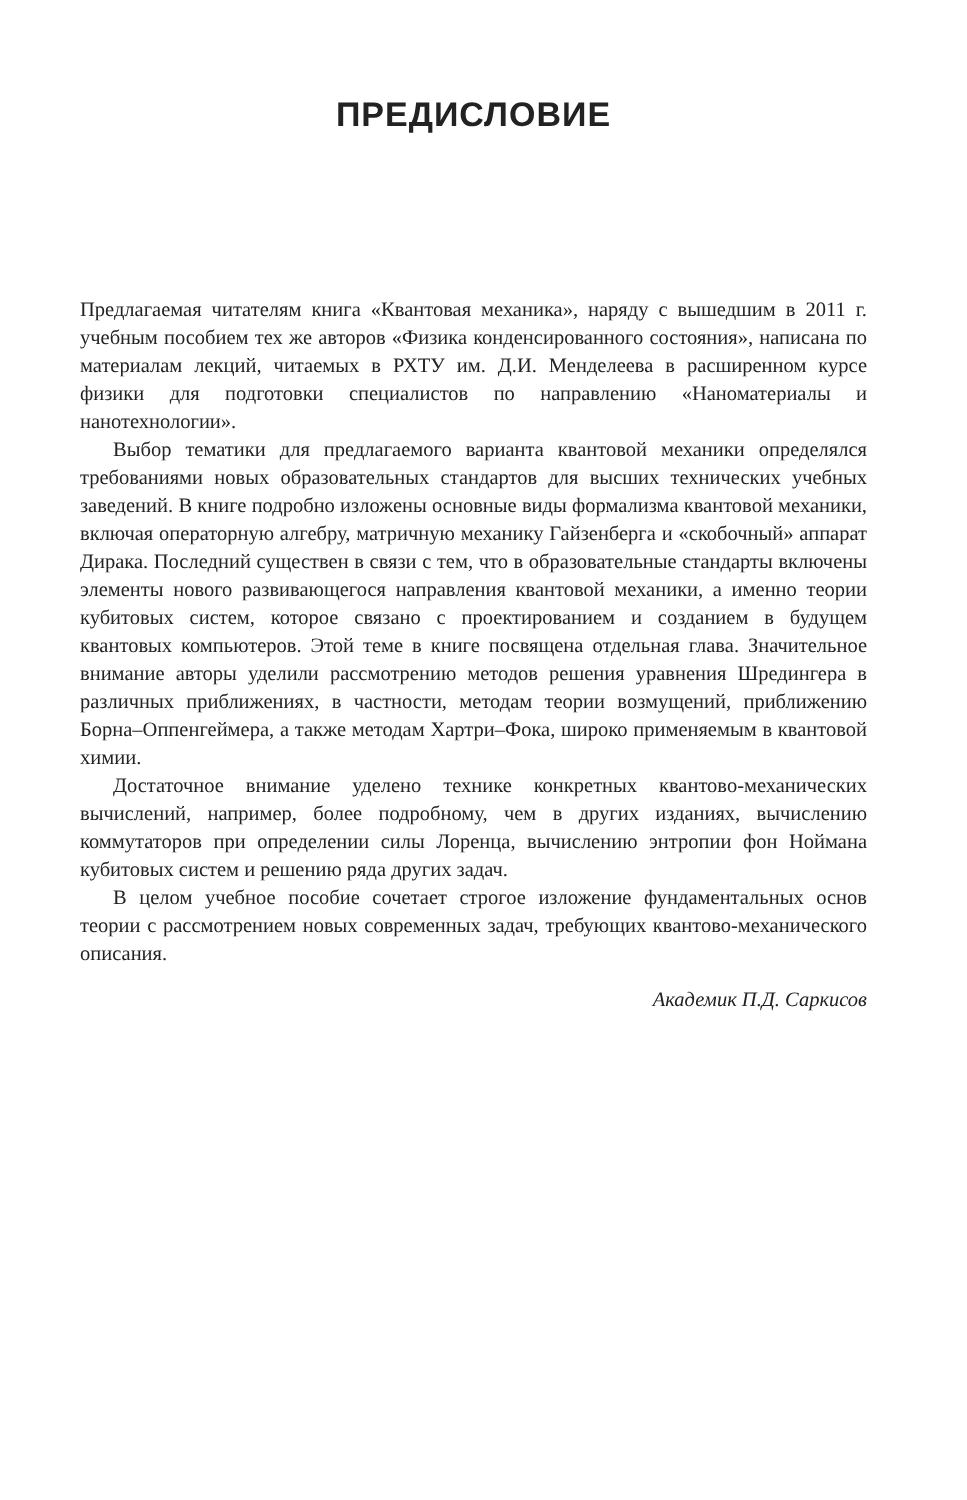ПРЕДИСЛОВИЕ
Предлагаемая читателям книга «Квантовая механика», наряду с вышедшим в 2011 г. учебным пособием тех же авторов «Физика конденсированного состояния», написана по материалам лекций, читаемых в РХТУ им. Д.И. Менделеева в расширенном курсе физики для подготовки специалистов по направлению «Наноматериалы и нанотехнологии».
Выбор тематики для предлагаемого варианта квантовой механики определялся требованиями новых образовательных стандартов для высших технических учебных заведений. В книге подробно изложены основные виды формализма квантовой механики, включая операторную алгебру, матричную механику Гайзенберга и «скобочный» аппарат Дирака. Последний существен в связи с тем, что в образовательные стандарты включены элементы нового развивающегося направления квантовой механики, а именно теории кубитовых систем, которое связано с проектированием и созданием в будущем квантовых компьютеров. Этой теме в книге посвящена отдельная глава. Значительное внимание авторы уделили рассмотрению методов решения уравнения Шредингера в различных приближениях, в частности, методам теории возмущений, приближению Борна–Оппенгеймера, а также методам Хартри–Фока, широко применяемым в квантовой химии.
Достаточное внимание уделено технике конкретных квантово-механических вычислений, например, более подробному, чем в других изданиях, вычислению коммутаторов при определении силы Лоренца, вычислению энтропии фон Ноймана кубитовых систем и решению ряда других задач.
В целом учебное пособие сочетает строгое изложение фундаментальных основ теории с рассмотрением новых современных задач, требующих квантово-механического описания.
Академик П.Д. Саркисов